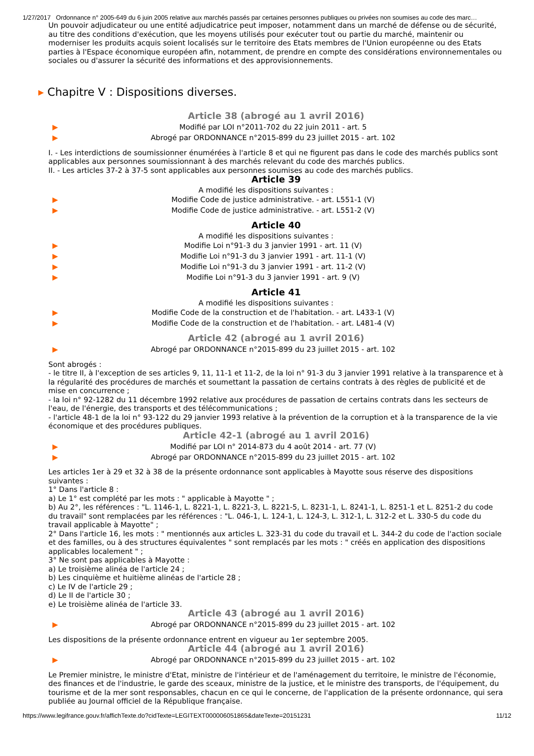1/27/2017 Ordonnance n° 2005-649 du 6 juin 2005 relative aux marchés passés par certaines personnes publiques ou privées non soumises au code des marc…
Un pouvoir adjudicateur ou une entité adjudicatrice peut imposer, notamment dans un marché de défense ou de sécurité, au titre des conditions d'exécution, que les moyens utilisés pour exécuter tout ou partie du marché, maintenir ou moderniser les produits acquis soient localisés sur le territoire des Etats membres de l'Union européenne ou des Etats parties à l'Espace économique européen afin, notamment, de prendre en compte des considérations environnementales ou sociales ou d'assurer la sécurité des informations et des approvisionnements.
▸ Chapitre V : Dispositions diverses.
Article 38 (abrogé au 1 avril 2016)
▶
Modifié par LOI n°2011-702 du 22 juin 2011 - art. 5
▶
Abrogé par ORDONNANCE n°2015-899 du 23 juillet 2015 - art. 102
I. - Les interdictions de soumissionner énumérées à l'article 8 et qui ne figurent pas dans le code des marchés publics sont applicables aux personnes soumissionnant à des marchés relevant du code des marchés publics.
II. - Les articles 37-2 à 37-5 sont applicables aux personnes soumises au code des marchés publics.
Article 39
A modifié les dispositions suivantes :
▶
Modifie Code de justice administrative. - art. L551-1 (V)
▶
Modifie Code de justice administrative. - art. L551-2 (V)
Article 40
A modifié les dispositions suivantes :
▶
Modifie Loi n°91-3 du 3 janvier 1991 - art. 11 (V)
▶
Modifie Loi n°91-3 du 3 janvier 1991 - art. 11-1 (V)
▶
Modifie Loi n°91-3 du 3 janvier 1991 - art. 11-2 (V)
▶
Modifie Loi n°91-3 du 3 janvier 1991 - art. 9 (V)
Article 41
A modifié les dispositions suivantes :
▶
Modifie Code de la construction et de l'habitation. - art. L433-1 (V)
▶
Modifie Code de la construction et de l'habitation. - art. L481-4 (V)
Article 42 (abrogé au 1 avril 2016)
▶
Abrogé par ORDONNANCE n°2015-899 du 23 juillet 2015 - art. 102
Sont abrogés :
- le titre II, à l'exception de ses articles 9, 11, 11-1 et 11-2, de la loi n° 91-3 du 3 janvier 1991 relative à la transparence et à la régularité des procédures de marchés et soumettant la passation de certains contrats à des règles de publicité et de mise en concurrence ;
- la loi n° 92-1282 du 11 décembre 1992 relative aux procédures de passation de certains contrats dans les secteurs de l'eau, de l'énergie, des transports et des télécommunications ;
- l'article 48-1 de la loi n° 93-122 du 29 janvier 1993 relative à la prévention de la corruption et à la transparence de la vie économique et des procédures publiques.
Article 42-1 (abrogé au 1 avril 2016)
▶
Modifié par LOI n° 2014-873 du 4 août 2014 - art. 77 (V)
▶
Abrogé par ORDONNANCE n°2015-899 du 23 juillet 2015 - art. 102
Les articles 1er à 29 et 32 à 38 de la présente ordonnance sont applicables à Mayotte sous réserve des dispositions suivantes :
1° Dans l'article 8 :
a) Le 1° est complété par les mots : " applicable à Mayotte " ;
b) Au 2°, les références : "L. 1146-1, L. 8221-1, L. 8221-3, L. 8221-5, L. 8231-1, L. 8241-1, L. 8251-1 et L. 8251-2 du code du travail" sont remplacées par les références : "L. 046-1, L. 124-1, L. 124-3, L. 312-1, L. 312-2 et L. 330-5 du code du travail applicable à Mayotte" ;
2° Dans l'article 16, les mots : " mentionnés aux articles L. 323-31 du code du travail et L. 344-2 du code de l'action sociale et des familles, ou à des structures équivalentes " sont remplacés par les mots : " créés en application des dispositions applicables localement " ;
3° Ne sont pas applicables à Mayotte :
a) Le troisième alinéa de l'article 24 ;
b) Les cinquième et huitième alinéas de l'article 28 ;
c) Le IV de l'article 29 ;
d) Le II de l'article 30 ;
e) Le troisième alinéa de l'article 33.
Article 43 (abrogé au 1 avril 2016)
▶
Abrogé par ORDONNANCE n°2015-899 du 23 juillet 2015 - art. 102
Les dispositions de la présente ordonnance entrent en vigueur au 1er septembre 2005.
Article 44 (abrogé au 1 avril 2016)
▶
Abrogé par ORDONNANCE n°2015-899 du 23 juillet 2015 - art. 102
Le Premier ministre, le ministre d'Etat, ministre de l'intérieur et de l'aménagement du territoire, le ministre de l'économie, des finances et de l'industrie, le garde des sceaux, ministre de la justice, et le ministre des transports, de l'équipement, du tourisme et de la mer sont responsables, chacun en ce qui le concerne, de l'application de la présente ordonnance, qui sera publiée au Journal officiel de la République française.
https://www.legifrance.gouv.fr/affichTexte.do?cidTexte=LEGITEXT000006051865&dateTexte=20151231 11/12